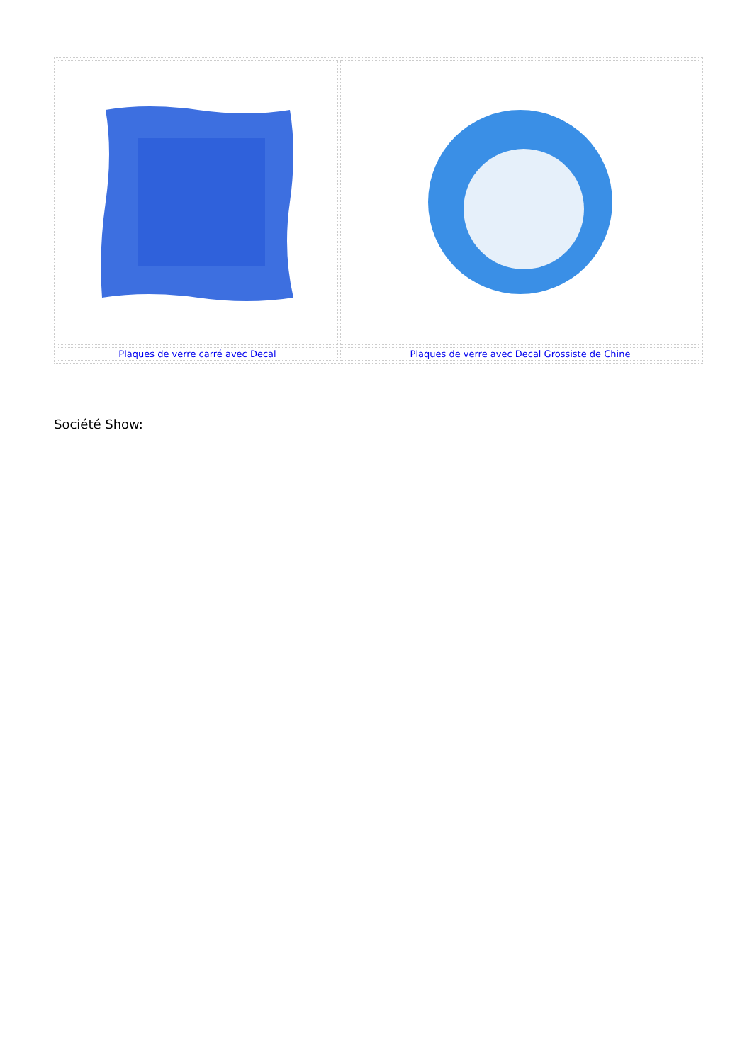| Plaques de verre carré avec Decal | Plaques de verre avec Decal Grossiste de Chine |
Société Show: